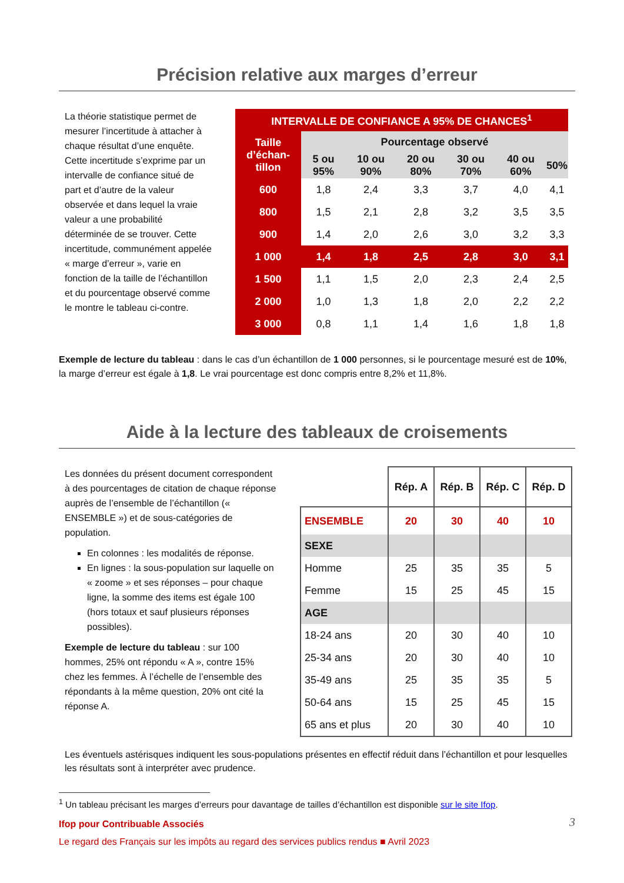Précision relative aux marges d’erreur
La théorie statistique permet de mesurer l’incertitude à attacher à chaque résultat d’une enquête. Cette incertitude s’exprime par un intervalle de confiance situé de part et d’autre de la valeur observée et dans lequel la vraie valeur a une probabilité déterminée de se trouver. Cette incertitude, communément appelée « marge d’erreur », varie en fonction de la taille de l’échantillon et du pourcentage observé comme le montre le tableau ci-contre.
| INTERVALLE DE CONFIANCE A 95% DE CHANCES<sup>1</sup> | | | | | | |
| --- | --- | --- | --- | --- | --- | --- |
| Taille d’échan-tillon | Pourcentage observé | | | | | |
| | 5 ou 95% | 10 ou 90% | 20 ou 80% | 30 ou 70% | 40 ou 60% | 50% |
| 600 | 1,8 | 2,4 | 3,3 | 3,7 | 4,0 | 4,1 |
| 800 | 1,5 | 2,1 | 2,8 | 3,2 | 3,5 | 3,5 |
| 900 | 1,4 | 2,0 | 2,6 | 3,0 | 3,2 | 3,3 |
| 1 000 | 1,4 | 1,8 | 2,5 | 2,8 | 3,0 | 3,1 |
| 1 500 | 1,1 | 1,5 | 2,0 | 2,3 | 2,4 | 2,5 |
| 2 000 | 1,0 | 1,3 | 1,8 | 2,0 | 2,2 | 2,2 |
| 3 000 | 0,8 | 1,1 | 1,4 | 1,6 | 1,8 | 1,8 |
Exemple de lecture du tableau : dans le cas d’un échantillon de 1 000 personnes, si le pourcentage mesuré est de 10%, la marge d’erreur est égale à 1,8. Le vrai pourcentage est donc compris entre 8,2% et 11,8%.
Aide à la lecture des tableaux de croisements
Les données du présent document correspondent à des pourcentages de citation de chaque réponse auprès de l’ensemble de l’échantillon (« ENSEMBLE ») et de sous-catégories de population.
En colonnes : les modalités de réponse.
En lignes : la sous-population sur laquelle on « zoome » et ses réponses – pour chaque ligne, la somme des items est égale 100 (hors totaux et sauf plusieurs réponses possibles).
Exemple de lecture du tableau : sur 100 hommes, 25% ont répondu « A », contre 15% chez les femmes. À l’échelle de l’ensemble des répondants à la même question, 20% ont cité la réponse A.
| | Rép. A | Rép. B | Rép. C | Rép. D |
| ENSEMBLE | 20 | 30 | 40 | 10 |
| SEXE | | | | |
| Homme | 25 | 35 | 35 | 5 |
| Femme | 15 | 25 | 45 | 15 |
| AGE | | | | |
| 18-24 ans | 20 | 30 | 40 | 10 |
| 25-34 ans | 20 | 30 | 40 | 10 |
| 35-49 ans | 25 | 35 | 35 | 5 |
| 50-64 ans | 15 | 25 | 45 | 15 |
| 65 ans et plus | 20 | 30 | 40 | 10 |
Les éventuels astérisques indiquent les sous-populations présentes en effectif réduit dans l’échantillon et pour lesquelles les résultats sont à interpréter avec prudence.
<sup>1</sup> Un tableau précisant les marges d’erreurs pour davantage de tailles d’échantillon est disponible sur le site Ifop.
Ifop pour Contribuable Associés
Le regard des Français sur les impôts au regard des services publics rendus ■ Avril 2023
3